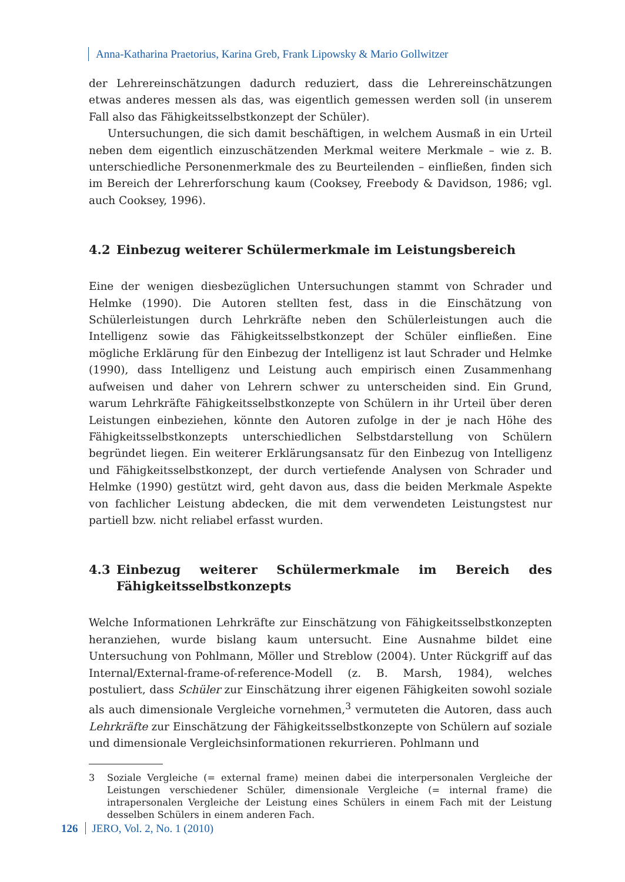Anna-Katharina Praetorius, Karina Greb, Frank Lipowsky & Mario Gollwitzer
der Lehrereinschätzungen dadurch reduziert, dass die Lehrereinschätzungen etwas anderes messen als das, was eigentlich gemessen werden soll (in unserem Fall also das Fähigkeitsselbstkonzept der Schüler).
Untersuchungen, die sich damit beschäftigen, in welchem Ausmaß in ein Urteil neben dem eigentlich einzuschätzenden Merkmal weitere Merkmale – wie z. B. unterschiedliche Personenmerkmale des zu Beurteilenden – einfließen, finden sich im Bereich der Lehrerforschung kaum (Cooksey, Freebody & Davidson, 1986; vgl. auch Cooksey, 1996).
4.2 Einbezug weiterer Schülermerkmale im Leistungsbereich
Eine der wenigen diesbezüglichen Untersuchungen stammt von Schrader und Helmke (1990). Die Autoren stellten fest, dass in die Einschätzung von Schülerleistungen durch Lehrkräfte neben den Schülerleistungen auch die Intelligenz sowie das Fähigkeitsselbstkonzept der Schüler einfließen. Eine mögliche Erklärung für den Einbezug der Intelligenz ist laut Schrader und Helmke (1990), dass Intelligenz und Leistung auch empirisch einen Zusammenhang aufweisen und daher von Lehrern schwer zu unterscheiden sind. Ein Grund, warum Lehrkräfte Fähigkeitsselbstkonzepte von Schülern in ihr Urteil über deren Leistungen einbeziehen, könnte den Autoren zufolge in der je nach Höhe des Fähigkeitsselbstkonzepts unterschiedlichen Selbstdarstellung von Schülern begründet liegen. Ein weiterer Erklärungsansatz für den Einbezug von Intelligenz und Fähigkeitsselbstkonzept, der durch vertiefende Analysen von Schrader und Helmke (1990) gestützt wird, geht davon aus, dass die beiden Merkmale Aspekte von fachlicher Leistung abdecken, die mit dem verwendeten Leistungstest nur partiell bzw. nicht reliabel erfasst wurden.
4.3 Einbezug weiterer Schülermerkmale im Bereich des Fähigkeitsselbstkonzepts
Welche Informationen Lehrkräfte zur Einschätzung von Fähigkeitsselbstkonzepten heranziehen, wurde bislang kaum untersucht. Eine Ausnahme bildet eine Untersuchung von Pohlmann, Möller und Streblow (2004). Unter Rückgriff auf das Internal/External-frame-of-reference-Modell (z. B. Marsh, 1984), welches postuliert, dass Schüler zur Einschätzung ihrer eigenen Fähigkeiten sowohl soziale als auch dimensionale Vergleiche vornehmen,<sup>3</sup> vermuteten die Autoren, dass auch Lehrkräfte zur Einschätzung der Fähigkeitsselbstkonzepte von Schülern auf soziale und dimensionale Vergleichsinformationen rekurrieren. Pohlmann und
3 Soziale Vergleiche (= external frame) meinen dabei die interpersonalen Vergleiche der Leistungen verschiedener Schüler, dimensionale Vergleiche (= internal frame) die intrapersonalen Vergleiche der Leistung eines Schülers in einem Fach mit der Leistung desselben Schülers in einem anderen Fach.
126 JERO, Vol. 2, No. 1 (2010)